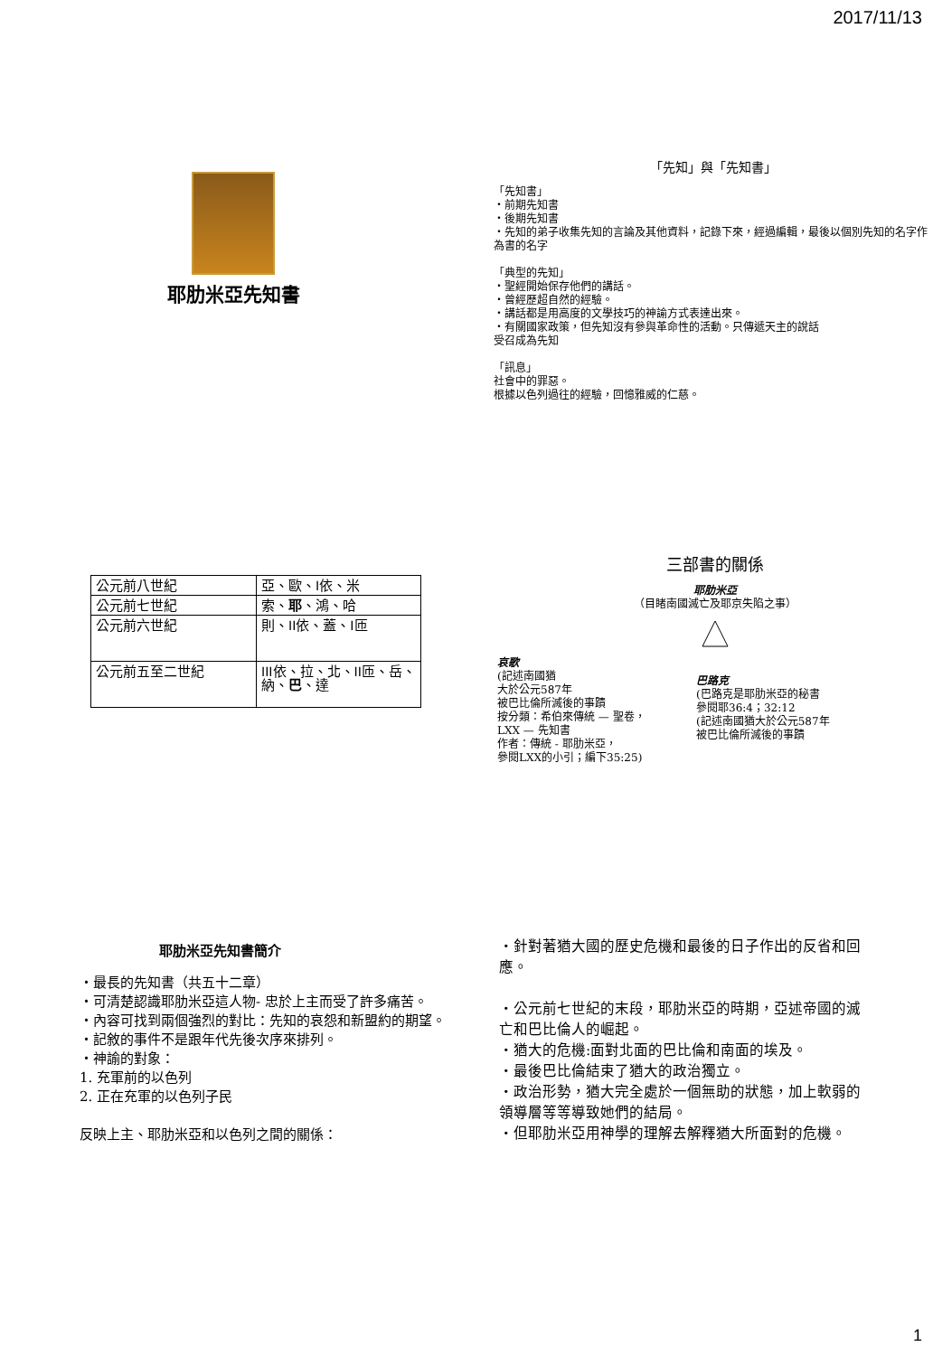2017/11/13
耶肋米亞先知書
「先知」與「先知書」
「先知書」
・前期先知書
・後期先知書
・先知的弟子收集先知的言論及其他資料，記錄下來，經過編輯，最後以個別先知的名字作為書的名字
「典型的先知」
・聖經開始保存他們的講話。
・曾經歷超自然的經驗。
・講話都是用高度的文學技巧的神諭方式表達出來。
・有關國家政策，但先知沒有參與革命性的活動。只傳遞天主的說話
受召成為先知
「訊息」
社會中的罪惡。
根據以色列過往的經驗，回憶雅威的仁慈。
| 公元前八世紀 | 亞、歐、I依、米 |
| 公元前七世紀 | 索、 耶 、鴻、哈 |
| 公元前六世紀 | 則、II依、蓋、I匝 |
| 公元前五至二世紀 | III依、拉、北、II匝、岳、納、 巴 、達 |
三部書的關係
耶肋米亞
（目睹南國滅亡及耶京失陷之事）
哀歌
(記述南國猶
大於公元587年
被巴比倫所滅後的事蹟
按分類：希伯來傳統 — 聖卷，
LXX — 先知書
作者：傳統 - 耶肋米亞，
參閱LXX的小引；編下35:25)
巴路克
(巴路克是耶肋米亞的秘書
參閱耶36:4；32:12
(記述南國猶大於公元587年
被巴比倫所滅後的事蹟
耶肋米亞先知書簡介
・最長的先知書（共五十二章）
・可清楚認識耶肋米亞這人物- 忠於上主而受了許多痛苦。
・內容可找到兩個強烈的對比：先知的哀怨和新盟約的期望。
・記敘的事件不是跟年代先後次序來排列。
・神諭的對象：
1. 充軍前的以色列
2. 正在充軍的以色列子民
反映上主、耶肋米亞和以色列之間的關係：
・針對著猶大國的歷史危機和最後的日子作出的反省和回應。
・公元前七世紀的末段，耶肋米亞的時期，亞述帝國的滅亡和巴比倫人的崛起。
・猶大的危機:面對北面的巴比倫和南面的埃及。
・最後巴比倫結束了猶大的政治獨立。
・政治形勢，猶大完全處於一個無助的狀態，加上軟弱的領導層等等導致她們的結局。
・但耶肋米亞用神學的理解去解釋猶大所面對的危機。
1